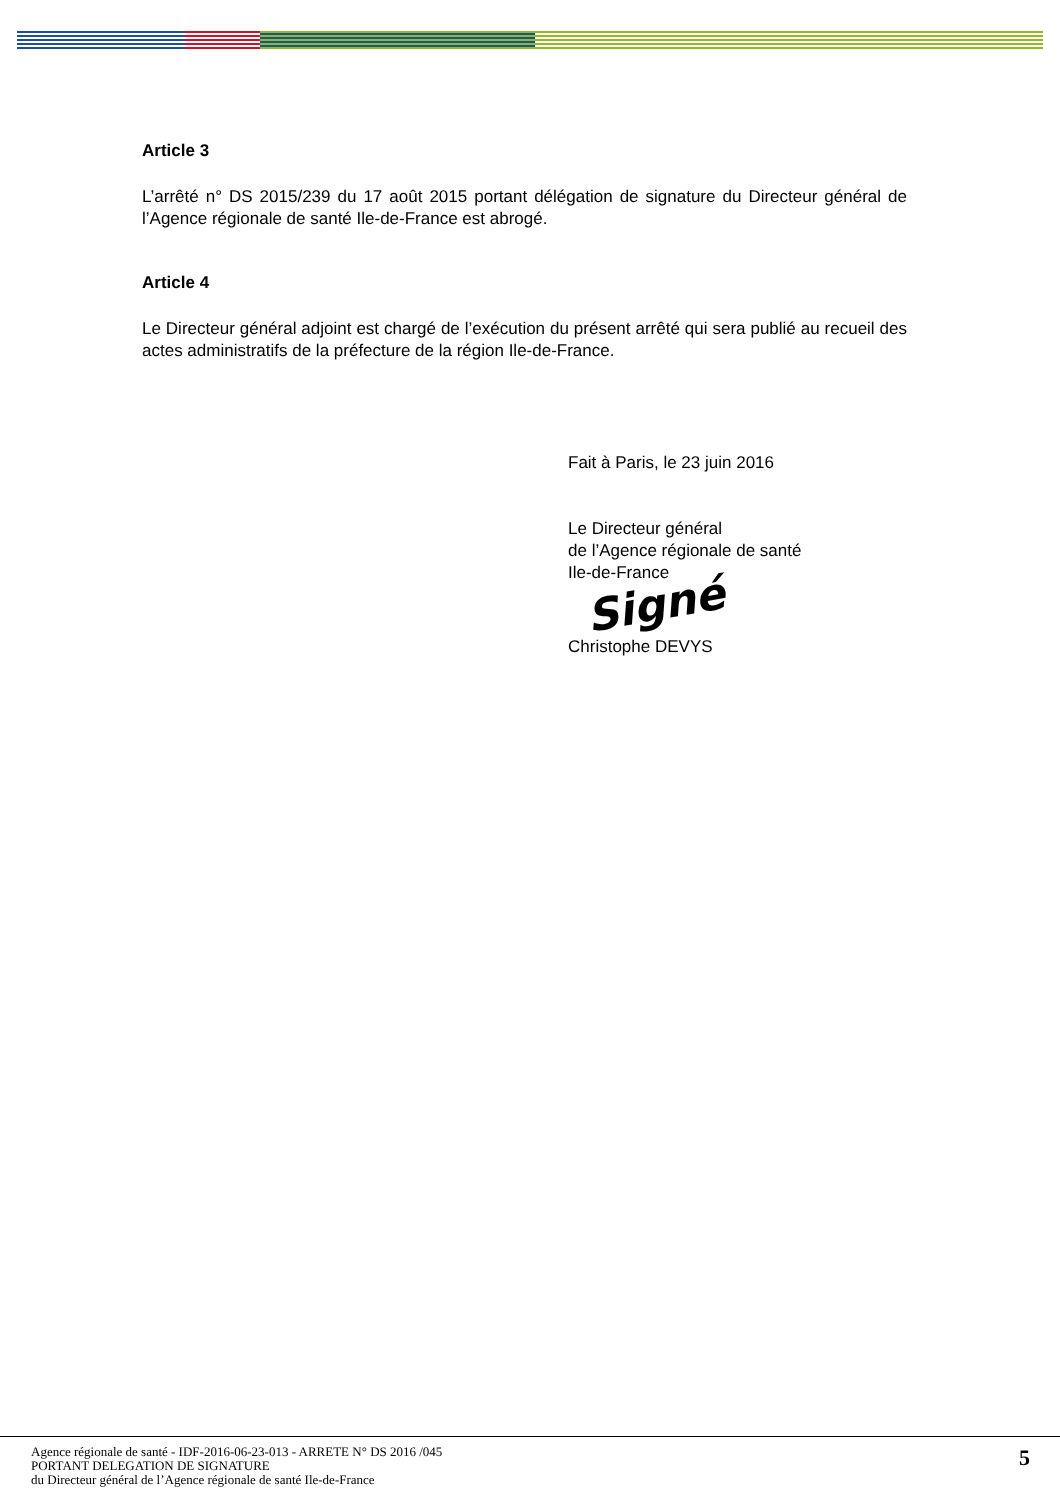Article 3
L’arrêté n° DS 2015/239 du 17 août 2015 portant délégation de signature du Directeur général de l’Agence régionale de santé Ile-de-France est abrogé.
Article 4
Le Directeur général adjoint est chargé de l’exécution du présent arrêté qui sera publié au recueil des actes administratifs de la préfecture de la région Ile-de-France.
Fait à Paris, le 23 juin 2016
Le Directeur général
de l’Agence régionale de santé
Ile-de-France
Signé
Christophe DEVYS
Agence régionale de santé - IDF-2016-06-23-013 - ARRETE N° DS 2016 /045
PORTANT DELEGATION DE SIGNATURE
du Directeur général de l’Agence régionale de santé Ile-de-France
5